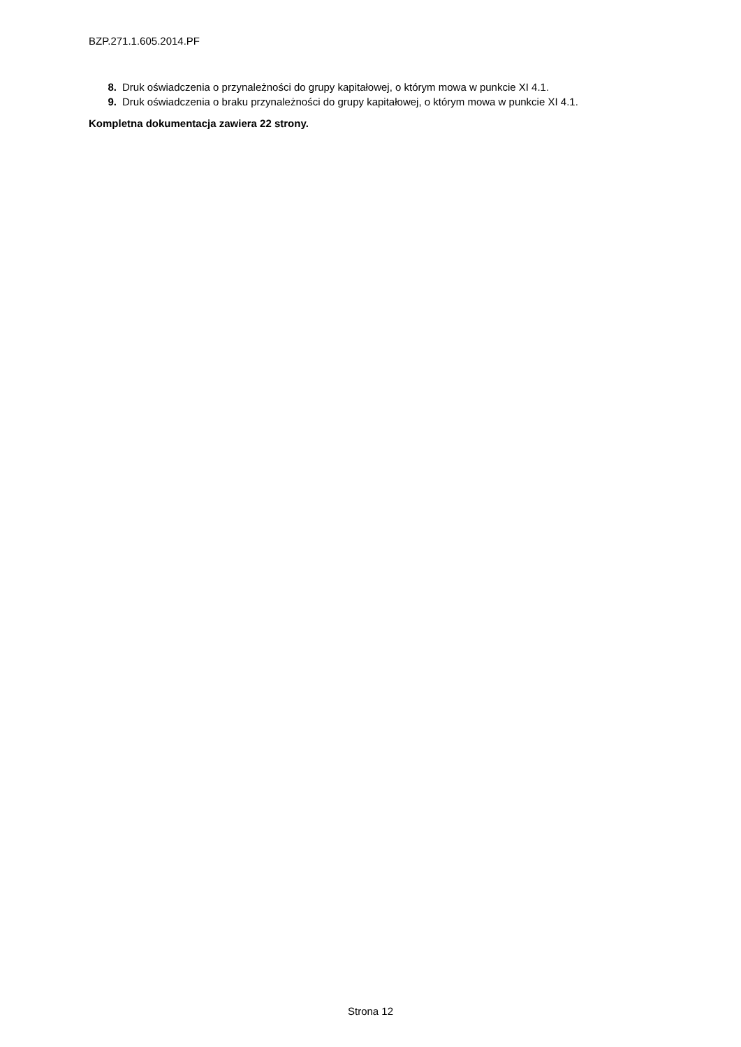BZP.271.1.605.2014.PF
8. Druk oświadczenia o przynależności do grupy kapitałowej, o którym mowa w punkcie XI 4.1.
9. Druk oświadczenia o braku przynależności do grupy kapitałowej, o którym mowa w punkcie XI 4.1.
Kompletna dokumentacja zawiera 22 strony.
Strona 12